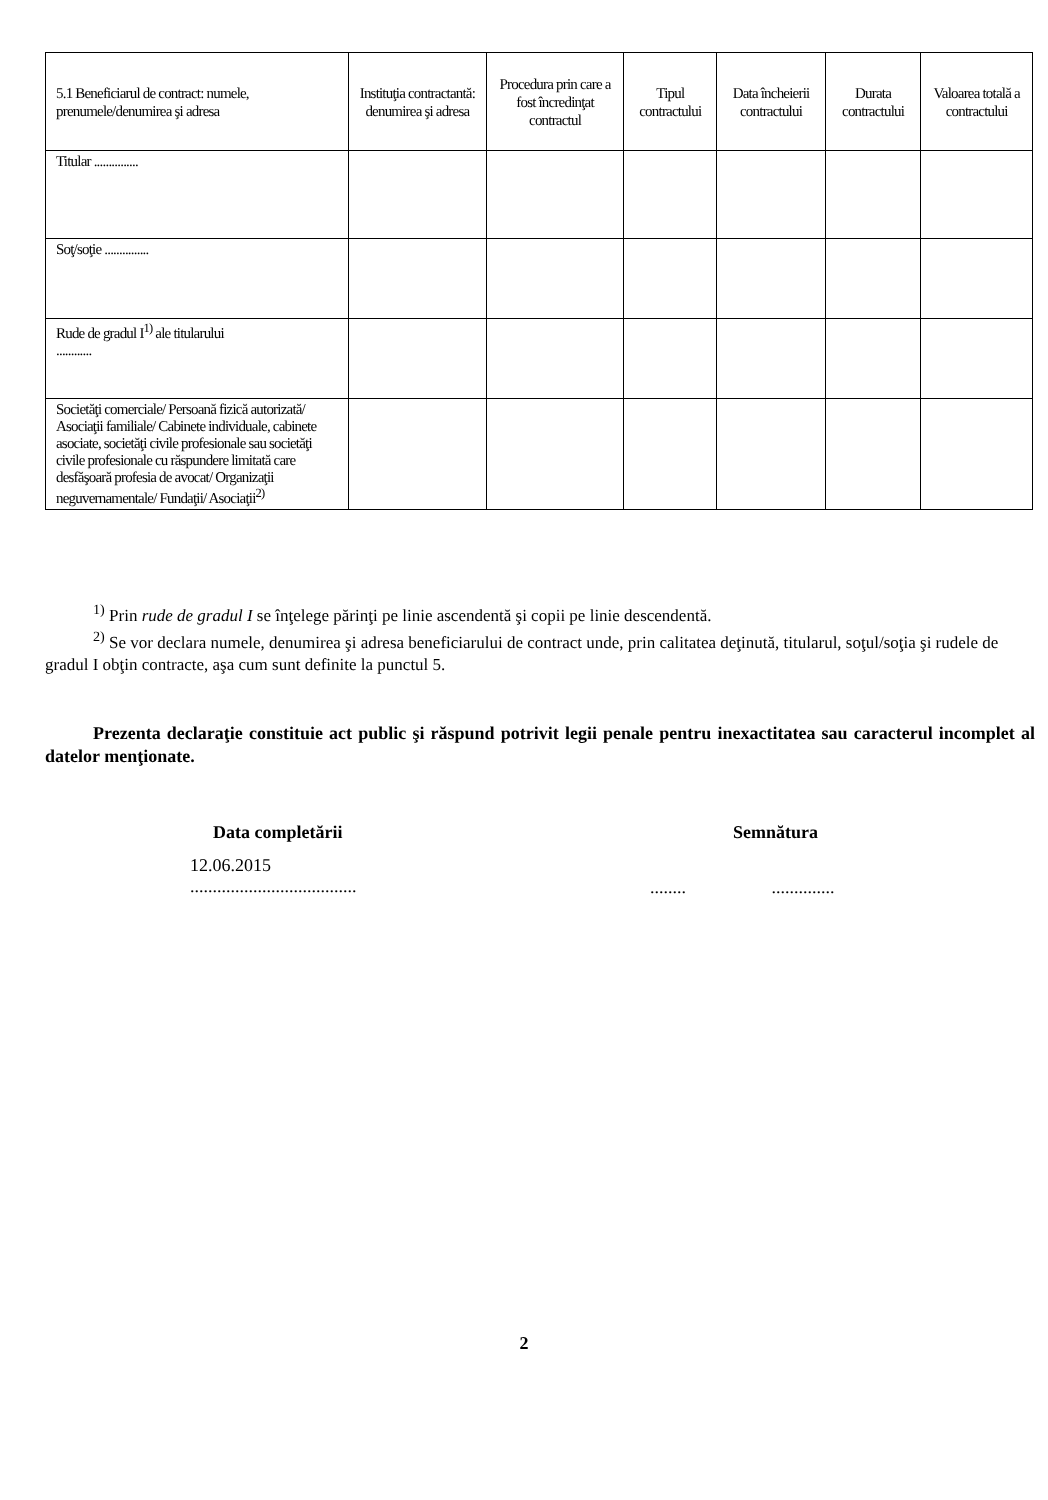| 5.1 Beneficiarul de contract: numele, prenumele/denumirea şi adresa | Instituţia contractantă: denumirea şi adresa | Procedura prin care a fost încredinţat contractul | Tipul contractului | Data încheierii contractului | Durata contractului | Valoarea totală a contractului |
| --- | --- | --- | --- | --- | --- | --- |
| Titular ............... | | | | | | |
| Soţ/soţie ............... | | | | | | |
| Rude de gradul I<sup>1)</sup> ale titularului ............ | | | | | | |
| Societăţi comerciale/ Persoană fizică autorizată/ Asociaţii familiale/ Cabinete individuale, cabinete asociate, societăţi civile profesionale sau societăţi civile profesionale cu răspundere limitată care desfăşoară profesia de avocat/ Organizaţii neguvernamentale/ Fundaţii/ Asociaţii<sup>2)</sup> | | | | | | |
<sup>1)</sup> Prin rude de gradul I se înţelege părinţi pe linie ascendentă şi copii pe linie descendentă.
<sup>2)</sup> Se vor declara numele, denumirea şi adresa beneficiarului de contract unde, prin calitatea deţinută, titularul, soţul/soţia şi rudele de gradul I obţin contracte, aşa cum sunt definite la punctul 5.
Prezenta declaraţie constituie act public şi răspund potrivit legii penale pentru inexactitatea sau caracterul incomplet al datelor menţionate.
Data completării Semnătura
12.06.2015
.....................................
........ ..............
2